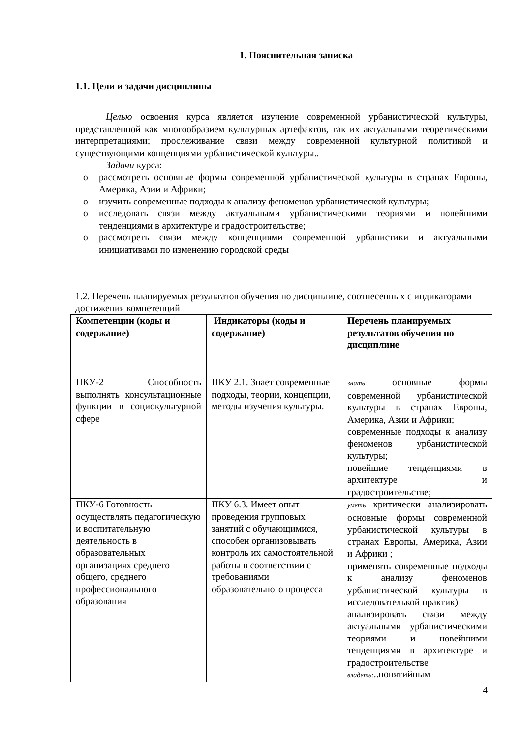1. Пояснительная записка
1.1. Цели и задачи дисциплины
Целью освоения курса является изучение современной урбанистической культуры, представленной как многообразием культурных артефактов, так их актуальными теоретическими интерпретациями; прослеживание связи между современной культурной политикой и существующими концепциями урбанистической культуры..
Задачи курса:
o рассмотреть основные формы современной урбанистической культуры в странах Европы, Америка, Азии и Африки;
o изучить современные подходы к анализу феноменов урбанистической культуры;
o исследовать связи между актуальными урбанистическими теориями и новейшими тенденциями в архитектуре и градостроительстве;
o рассмотреть связи между концепциями современной урбанистики и актуальными инициативами по изменению городской среды
1.2. Перечень планируемых результатов обучения по дисциплине, соотнесенных с индикаторами достижения компетенций
| Компетенции (коды и содержание) | Индикаторы (коды и содержание) | Перечень планируемых результатов обучения по дисциплине |
| ПКУ-2 Способность выполнять консультационные функции в социокультурной сфере | ПКУ 2.1. Знает современные подходы, теории, концепции, методы изучения культуры. | знать основные формы современной урбанистической культуры в странах Европы, Америка, Азии и Африки; современные подходы к анализу феноменов урбанистической культуры; новейшие тенденциями в архитектуре и градостроительстве; |
| ПКУ-6 Готовность осуществлять педагогическую и воспитательную деятельность в образовательных организациях среднего общего, среднего профессионального образования | ПКУ 6.3. Имеет опыт проведения групповых занятий с обучающимися, способен организовывать контроль их самостоятельной работы в соответствии с требованиями образовательного процесса | уметь критически анализировать основные формы современной урбанистической культуры в странах Европы, Америка, Азии и Африки ; применять современные подходы к анализу феноменов урбанистической культуры в исследователькой практик) анализировать связи между актуальными урбанистическими теориями и новейшими тенденциями в архитектуре и градостроительстве владеть: ..понятийным |
4